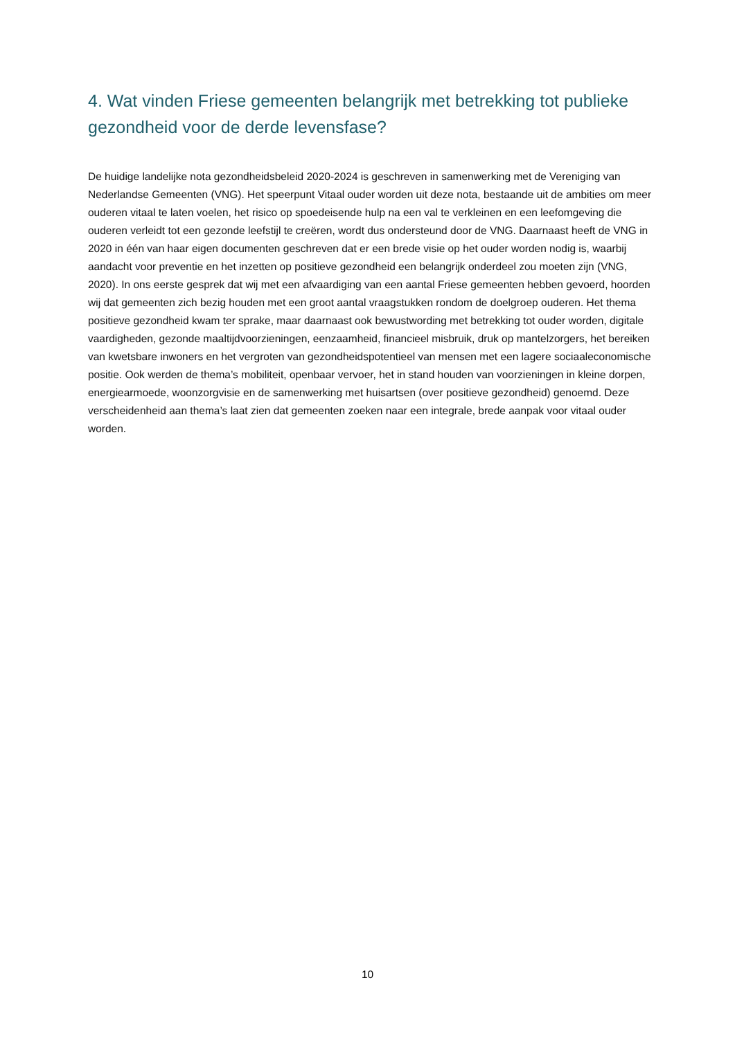4. Wat vinden Friese gemeenten belangrijk met betrekking tot publieke gezondheid voor de derde levensfase?
De huidige landelijke nota gezondheidsbeleid 2020-2024 is geschreven in samenwerking met de Vereniging van Nederlandse Gemeenten (VNG). Het speerpunt Vitaal ouder worden uit deze nota, bestaande uit de ambities om meer ouderen vitaal te laten voelen, het risico op spoedeisende hulp na een val te verkleinen en een leefomgeving die ouderen verleidt tot een gezonde leefstijl te creëren, wordt dus ondersteund door de VNG. Daarnaast heeft de VNG in 2020 in één van haar eigen documenten geschreven dat er een brede visie op het ouder worden nodig is, waarbij aandacht voor preventie en het inzetten op positieve gezondheid een belangrijk onderdeel zou moeten zijn (VNG, 2020). In ons eerste gesprek dat wij met een afvaardiging van een aantal Friese gemeenten hebben gevoerd, hoorden wij dat gemeenten zich bezig houden met een groot aantal vraagstukken rondom de doelgroep ouderen. Het thema positieve gezondheid kwam ter sprake, maar daarnaast ook bewustwording met betrekking tot ouder worden, digitale vaardigheden, gezonde maaltijdvoorzieningen, eenzaamheid, financieel misbruik, druk op mantelzorgers, het bereiken van kwetsbare inwoners en het vergroten van gezondheidspotentieel van mensen met een lagere sociaaleconomische positie. Ook werden de thema’s mobiliteit, openbaar vervoer, het in stand houden van voorzieningen in kleine dorpen, energiearmoede, woonzorgvisie en de samenwerking met huisartsen (over positieve gezondheid) genoemd. Deze verscheidenheid aan thema’s laat zien dat gemeenten zoeken naar een integrale, brede aanpak voor vitaal ouder worden.
10